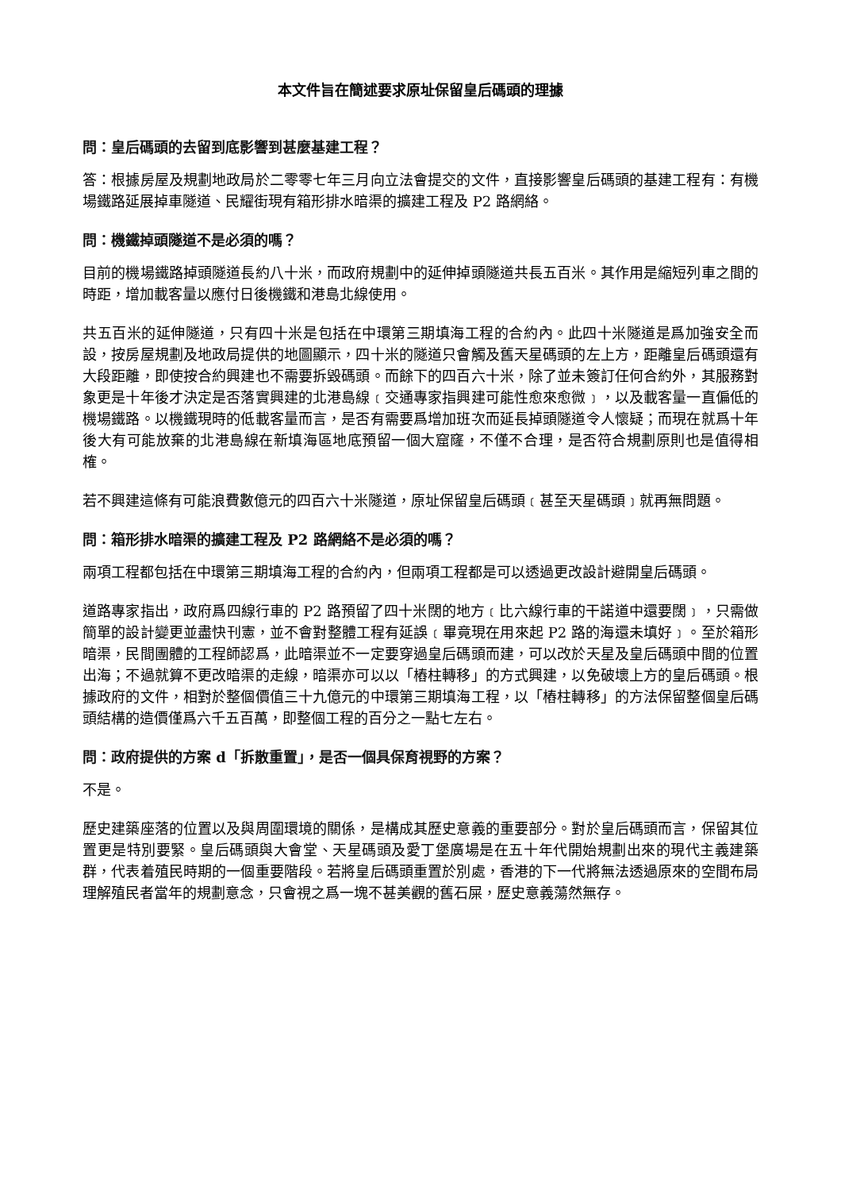本文件旨在簡述要求原址保留皇后碼頭的理據
問：皇后碼頭的去留到底影響到甚麼基建工程？
答：根據房屋及規劃地政局於二零零七年三月向立法會提交的文件，直接影響皇后碼頭的基建工程有：有機場鐵路延展掉車隧道、民耀街現有箱形排水暗渠的擴建工程及 P2 路網絡。
問：機鐵掉頭隧道不是必須的嗎？
目前的機場鐵路掉頭隧道長約八十米，而政府規劃中的延伸掉頭隧道共長五百米。其作用是縮短列車之間的時距，增加載客量以應付日後機鐵和港島北線使用。
共五百米的延伸隧道，只有四十米是包括在中環第三期填海工程的合約內。此四十米隧道是爲加強安全而設，按房屋規劃及地政局提供的地圖顯示，四十米的隧道只會觸及舊天星碼頭的左上方，距離皇后碼頭還有大段距離，即使按合約興建也不需要拆毀碼頭。而餘下的四百六十米，除了並未簽訂任何合約外，其服務對象更是十年後才決定是否落實興建的北港島線﹝交通專家指興建可能性愈來愈微﹞，以及載客量一直偏低的機場鐵路。以機鐵現時的低載客量而言，是否有需要爲增加班次而延長掉頭隧道令人懷疑；而現在就爲十年後大有可能放棄的北港島線在新填海區地底預留一個大窟窿，不僅不合理，是否符合規劃原則也是值得相榷。
若不興建這條有可能浪費數億元的四百六十米隧道，原址保留皇后碼頭﹝甚至天星碼頭﹞就再無問題。
問：箱形排水暗渠的擴建工程及 P2 路網絡不是必須的嗎？
兩項工程都包括在中環第三期填海工程的合約內，但兩項工程都是可以透過更改設計避開皇后碼頭。
道路專家指出，政府爲四線行車的 P2 路預留了四十米闊的地方﹝比六線行車的干諾道中還要闊﹞，只需做簡單的設計變更並盡快刊憲，並不會對整體工程有延誤﹝畢竟現在用來起 P2 路的海還未填好﹞。至於箱形暗渠，民間團體的工程師認爲，此暗渠並不一定要穿過皇后碼頭而建，可以改於天星及皇后碼頭中間的位置出海；不過就算不更改暗渠的走線，暗渠亦可以以「樁柱轉移」的方式興建，以免破壞上方的皇后碼頭。根據政府的文件，相對於整個價值三十九億元的中環第三期填海工程，以「樁柱轉移」的方法保留整個皇后碼頭結構的造價僅爲六千五百萬，即整個工程的百分之一點七左右。
問：政府提供的方案 d「拆散重置」，是否一個具保育視野的方案？
不是。
歷史建築座落的位置以及與周圍環境的關係，是構成其歷史意義的重要部分。對於皇后碼頭而言，保留其位置更是特別要緊。皇后碼頭與大會堂、天星碼頭及愛丁堡廣場是在五十年代開始規劃出來的現代主義建築群，代表着殖民時期的一個重要階段。若將皇后碼頭重置於別處，香港的下一代將無法透過原來的空間布局理解殖民者當年的規劃意念，只會視之爲一塊不甚美觀的舊石屎，歷史意義蕩然無存。